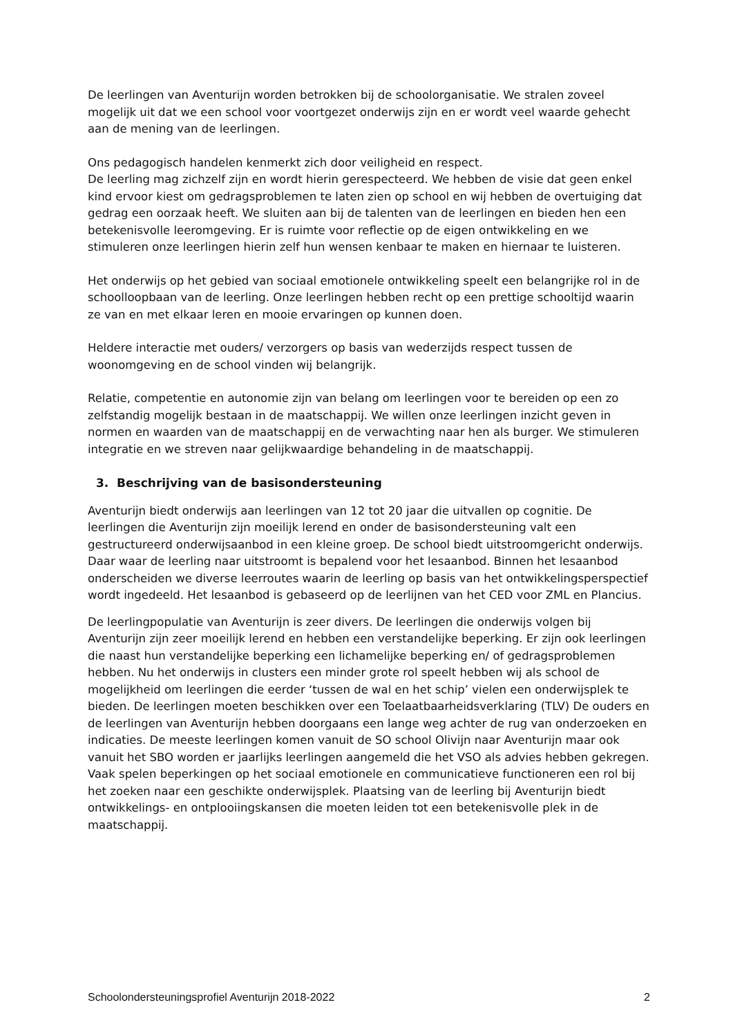De leerlingen van Aventurijn worden betrokken bij de schoolorganisatie. We stralen zoveel mogelijk uit dat we een school voor voortgezet onderwijs zijn en er wordt veel waarde gehecht aan de mening van de leerlingen.
Ons pedagogisch handelen kenmerkt zich door veiligheid en respect.
De leerling mag zichzelf zijn en wordt hierin gerespecteerd. We hebben de visie dat geen enkel kind ervoor kiest om gedragsproblemen te laten zien op school en wij hebben de overtuiging dat gedrag een oorzaak heeft. We sluiten aan bij de talenten van de leerlingen en bieden hen een betekenisvolle leeromgeving. Er is ruimte voor reflectie op de eigen ontwikkeling en we stimuleren onze leerlingen hierin zelf hun wensen kenbaar te maken en hiernaar te luisteren.
Het onderwijs op het gebied van sociaal emotionele ontwikkeling speelt een belangrijke rol in de schoolloopbaan van de leerling. Onze leerlingen hebben recht op een prettige schooltijd waarin ze van en met elkaar leren en mooie ervaringen op kunnen doen.
Heldere interactie met ouders/ verzorgers op basis van wederzijds respect tussen de woonomgeving en de school vinden wij belangrijk.
Relatie, competentie en autonomie zijn van belang om leerlingen voor te bereiden op een zo zelfstandig mogelijk bestaan in de maatschappij. We willen onze leerlingen inzicht geven in normen en waarden van de maatschappij en de verwachting naar hen als burger. We stimuleren integratie en we streven naar gelijkwaardige behandeling in de maatschappij.
3. Beschrijving van de basisondersteuning
Aventurijn biedt onderwijs aan leerlingen van 12 tot 20 jaar die uitvallen op cognitie. De leerlingen die Aventurijn zijn moeilijk lerend en onder de basisondersteuning valt een gestructureerd onderwijsaanbod in een kleine groep. De school biedt uitstroomgericht onderwijs. Daar waar de leerling naar uitstroomt is bepalend voor het lesaanbod. Binnen het lesaanbod onderscheiden we diverse leerroutes waarin de leerling op basis van het ontwikkelingsperspectief wordt ingedeeld. Het lesaanbod is gebaseerd op de leerlijnen van het CED voor ZML en Plancius.
De leerlingpopulatie van Aventurijn is zeer divers. De leerlingen die onderwijs volgen bij Aventurijn zijn zeer moeilijk lerend en hebben een verstandelijke beperking. Er zijn ook leerlingen die naast hun verstandelijke beperking een lichamelijke beperking en/ of gedragsproblemen hebben. Nu het onderwijs in clusters een minder grote rol speelt hebben wij als school de mogelijkheid om leerlingen die eerder ‘tussen de wal en het schip’ vielen een onderwijsplek te bieden. De leerlingen moeten beschikken over een Toelaatbaarheidsverklaring (TLV) De ouders en de leerlingen van Aventurijn hebben doorgaans een lange weg achter de rug van onderzoeken en indicaties. De meeste leerlingen komen vanuit de SO school Olivijn naar Aventurijn maar ook vanuit het SBO worden er jaarlijks leerlingen aangemeld die het VSO als advies hebben gekregen. Vaak spelen beperkingen op het sociaal emotionele en communicatieve functioneren een rol bij het zoeken naar een geschikte onderwijsplek. Plaatsing van de leerling bij Aventurijn biedt ontwikkelings- en ontplooiingskansen die moeten leiden tot een betekenisvolle plek in de maatschappij.
Schoolondersteuningsprofiel Aventurijn 2018-2022 2